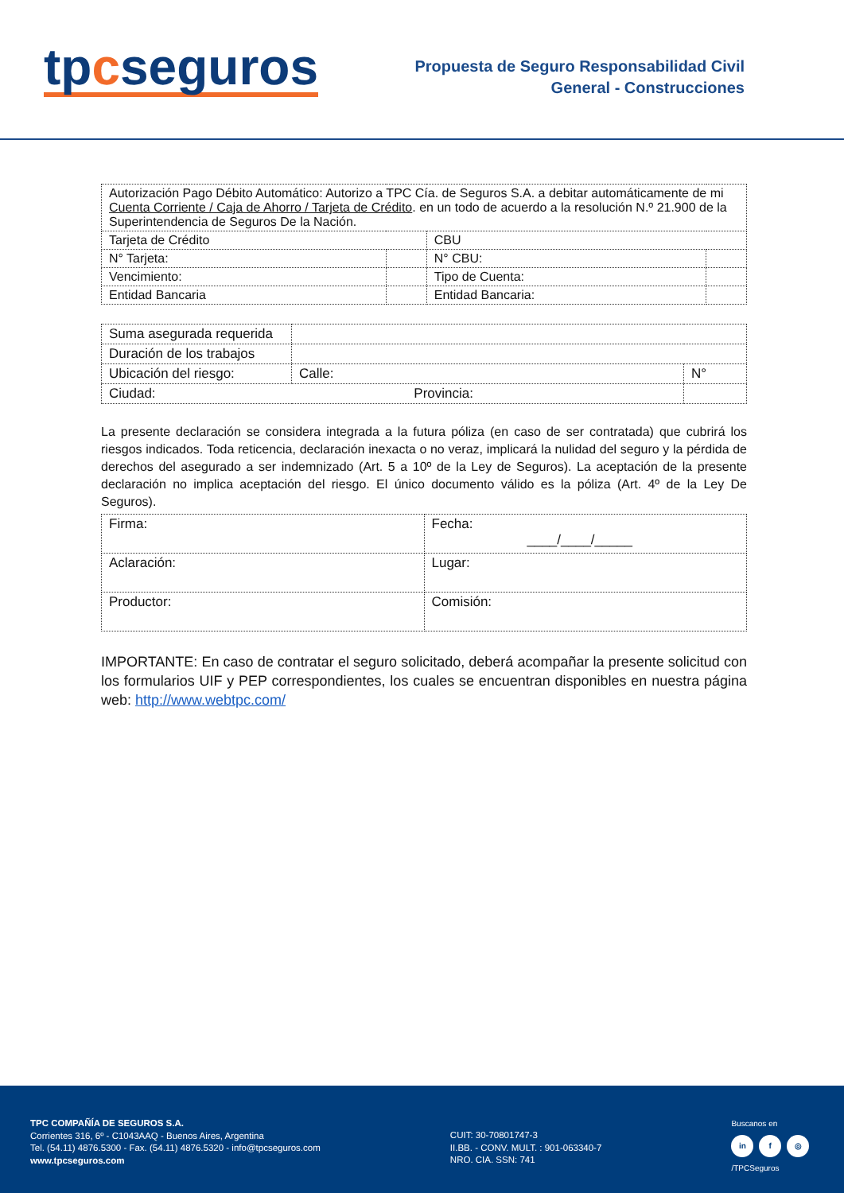tpcseguros
Propuesta de Seguro Responsabilidad Civil
General - Construcciones
| Autorización Pago Débito Automático: Autorizo a TPC Cía. de Seguros S.A. a debitar automáticamente de mi Cuenta Corriente / Caja de Ahorro / Tarjeta de Crédito . en un todo de acuerdo a la resolución N.º 21.900 de la Superintendencia de Seguros De la Nación. | | | |
| Tarjeta de Crédito | | CBU | |
| N° Tarjeta: | | N° CBU: | |
| Vencimiento: | | Tipo de Cuenta: | |
| Entidad Bancaria | | Entidad Bancaria: | |
| Suma asegurada requerida | | |
| Duración de los trabajos | | |
| Ubicación del riesgo: | Calle: | N° |
| Ciudad: Provincia: | | |
La presente declaración se considera integrada a la futura póliza (en caso de ser contratada) que cubrirá los riesgos indicados. Toda reticencia, declaración inexacta o no veraz, implicará la nulidad del seguro y la pérdida de derechos del asegurado a ser indemnizado (Art. 5 a 10º de la Ley de Seguros). La aceptación de la presente declaración no implica aceptación del riesgo. El único documento válido es la póliza (Art. 4º de la Ley De Seguros).
| Firma: | Fecha: ____/____/_____ |
| Aclaración: | Lugar: |
| Productor: | Comisión: |
IMPORTANTE: En caso de contratar el seguro solicitado, deberá acompañar la presente solicitud con los formularios UIF y PEP correspondientes, los cuales se encuentran disponibles en nuestra página web: http://www.webtpc.com/
TPC COMPAÑÍA DE SEGUROS S.A.
Corrientes 316, 6º - C1043AAQ - Buenos Aires, Argentina
Tel. (54.11) 4876.5300 - Fax. (54.11) 4876.5320 - info@tpcseguros.com
www.tpcseguros.com
CUIT: 30-70801747-3
II.BB. - CONV. MULT. : 901-063340-7
NRO. CIA. SSN: 741
Buscanos en
in f ◎
/TPCSeguros